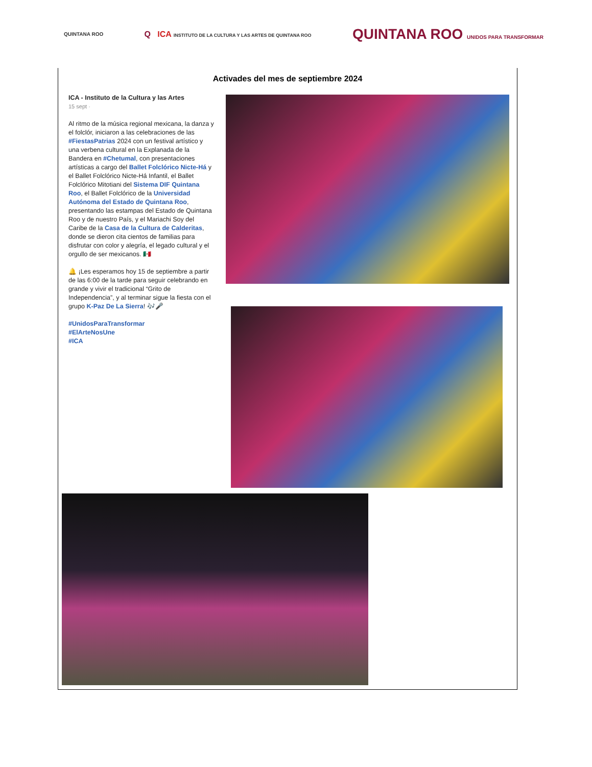QUINTANA ROO
Q ICA INSTITUTO DE LA CULTURA Y LAS ARTES DE QUINTANA ROO
QUINTANA ROO UNIDOS PARA TRANSFORMAR
Activades del mes de septiembre 2024
ICA - Instituto de la Cultura y las Artes
15 sept ·
Al ritmo de la música regional mexicana, la danza y el folclór, iniciaron a las celebraciones de las #FiestasPatrias 2024 con un festival artístico y una verbena cultural en la Explanada de la Bandera en #Chetumal, con presentaciones artísticas a cargo del Ballet Folclórico Nicte-Há y el Ballet Folclórico Nicte-Há Infantil, el Ballet Folclórico Mitotiani del Sistema DIF Quintana Roo, el Ballet Folclórico de la Universidad Autónoma del Estado de Quintana Roo, presentando las estampas del Estado de Quintana Roo y de nuestro País, y el Mariachi Soy del Caribe de la Casa de la Cultura de Calderitas, donde se dieron cita cientos de familias para disfrutar con color y alegría, el legado cultural y el orgullo de ser mexicanos. 🇲🇽
🔔 ¡Les esperamos hoy 15 de septiembre a partir de las 6:00 de la tarde para seguir celebrando en grande y vivir el tradicional “Grito de Independencia”, y al terminar sigue la fiesta con el grupo K-Paz De La Sierra! 🎶🎤
#UnidosParaTransformar
#ElArteNosUne
#ICA